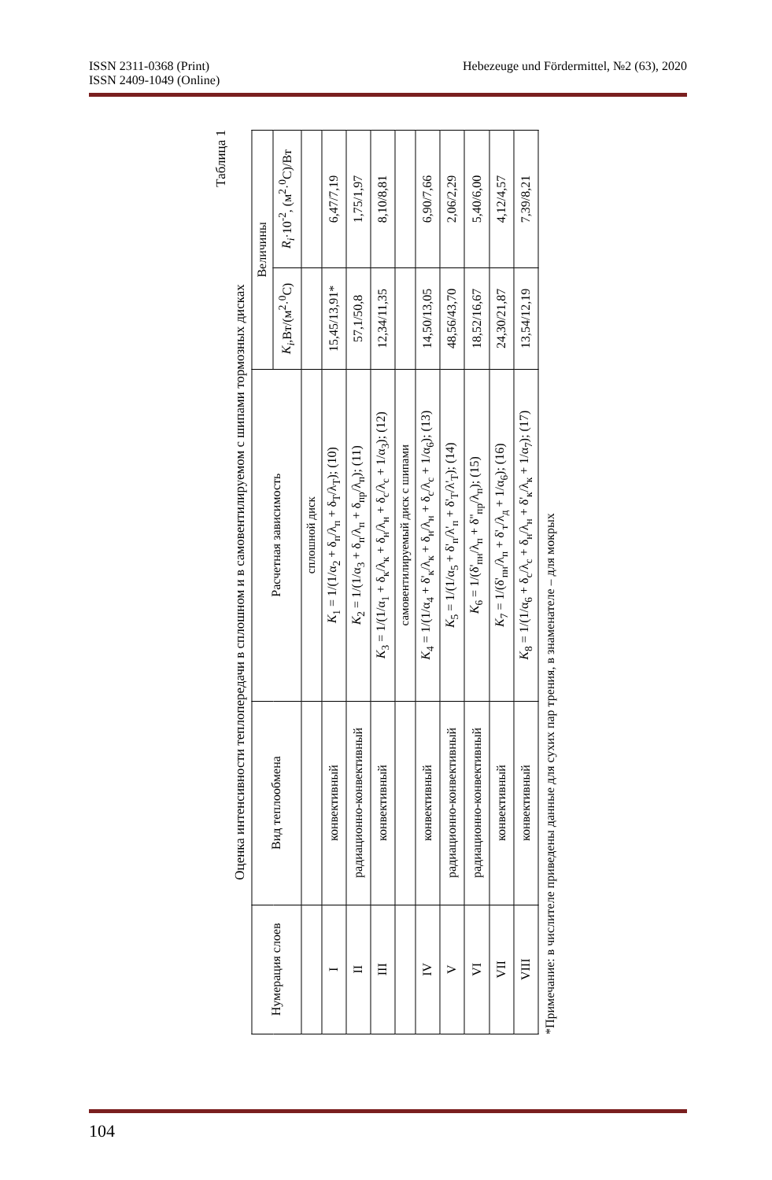ISSN 2311-0368 (Print)
ISSN 2409-1049 (Online)
Hebezeuge und Fördermittel, №2 (63), 2020
Таблица 1
Оценка интенсивности теплопередачи в сплошном и в самовентилируемом с шипами тормозных дисках
| Нумерация слоев | Вид теплообмена | Расчетная зависимость | Величины | |
| --- | --- | --- | --- | --- |
| | | | K<sub>i</sub> ,Вт/(м<sup>2</sup>·<sup>0</sup>С) | R<sub>i</sub> ·10<sup>-2</sup>, (м<sup>2</sup>·<sup>0</sup>С)/Вт |
| | | сплошной диск | | |
| I | конвективный | K<sub>1</sub> = 1/(1/α<sub>2</sub> + δ<sub>п</sub>/λ<sub>п</sub> + δ<sub>T</sub>/λ<sub>T</sub>); (10) | 15,45/13,91* | 6,47/7,19 |
| II | радиационно-конвективный | K<sub>2</sub> = 1/(1/α<sub>3</sub> + δ<sub>п</sub>/λ<sub>п</sub> + δ<sub>пр</sub>/λ<sub>п</sub>); (11) | 57,1/50,8 | 1,75/1,97 |
| III | конвективный | K<sub>3</sub> = 1/(1/α<sub>1</sub> + δ<sub>к</sub>/λ<sub>к</sub> + δ<sub>н</sub>/λ<sub>н</sub> + δ<sub>с</sub>/λ<sub>с</sub> + 1/α<sub>3</sub>); (12) | 12,34/11,35 | 8,10/8,81 |
| | | самовентилируемый диск с шипами | | |
| IV | конвективный | K<sub>4</sub> = 1/(1/α<sub>4</sub> + δ'<sub>к</sub>/λ<sub>к</sub> + δ<sub>н</sub>/λ<sub>н</sub> + δ<sub>с</sub>/λ<sub>с</sub> + 1/α<sub>6</sub>); (13) | 14,50/13,05 | 6,90/7,66 |
| V | радиационно-конвективный | K<sub>5</sub> = 1/(1/α<sub>5</sub> + δ'<sub>п</sub>/λ'<sub>п</sub> + δ'<sub>T</sub>/λ'<sub>T</sub>); (14) | 48,56/43,70 | 2,06/2,29 |
| VI | радиационно-конвективный | K<sub>6</sub> = 1/(δ'<sub>пн</sub>/λ<sub>п</sub> + δ''<sub>пр</sub>/λ<sub>п</sub>); (15) | 18,52/16,67 | 5,40/6,00 |
| VII | конвективный | K<sub>7</sub> = 1/(δ'<sub>пн</sub>/λ<sub>п</sub> + δ'<sub>т</sub>/λ<sub>д</sub> + 1/α<sub>6</sub>); (16) | 24,30/21,87 | 4,12/4,57 |
| VIII | конвективный | K<sub>8</sub> = 1/(1/α<sub>6</sub> + δ<sub>с</sub>/λ<sub>с</sub> + δ<sub>н</sub>/λ<sub>н</sub> + δ'<sub>к</sub>/λ<sub>к</sub> + 1/α<sub>7</sub>); (17) | 13,54/12,19 | 7,39/8,21 |
*Примечание: в числителе приведены данные для сухих пар трения, в знаменателе – для мокрых
104